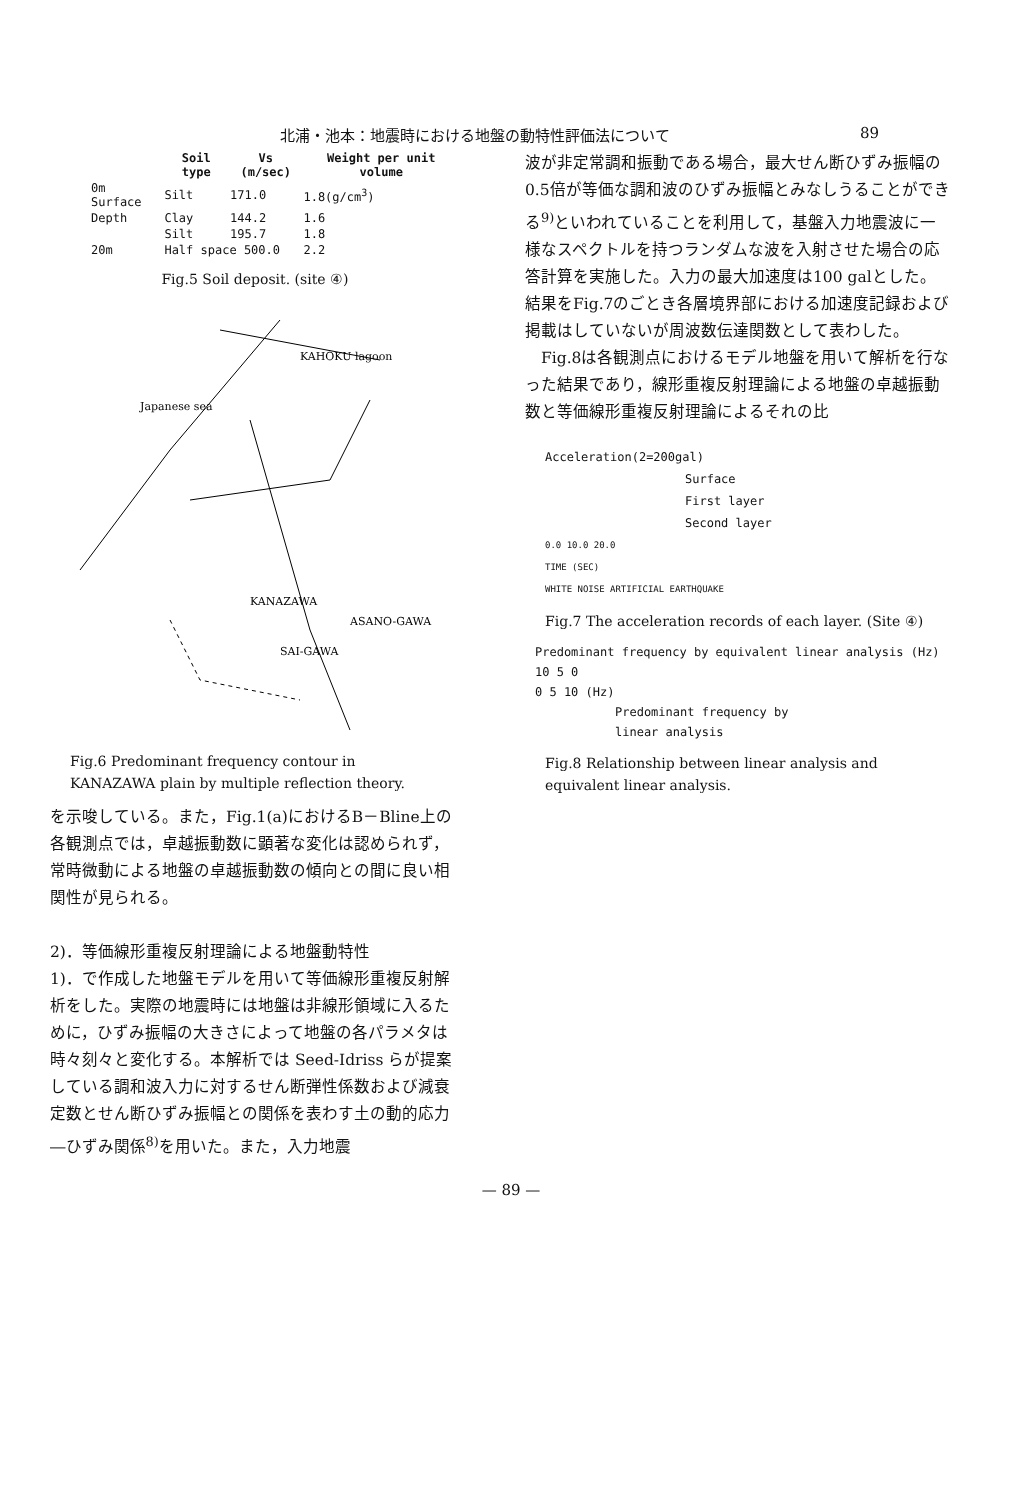北浦・池本：地震時における地盤の動特性評価法について 89
| | Soil type | Vs (m/sec) | Weight per unit volume |
| --- | --- | --- | --- |
| 0m Surface | Silt | 171.0 | 1.8(g/cm<sup>3</sup>) |
| Depth | Clay | 144.2 | 1.6 |
| | Silt | 195.7 | 1.8 |
| 20m | Half space 500.0 | | 2.2 |
Fig.5 Soil deposit. (site ④)
Japanese sea
KAHOKU lagoon
KANAZAWA
ASANO-GAWA
SAI-GAWA
Fig.6 Predominant frequency contour in KANAZAWA plain by multiple reflection theory.
を示唆している。また，Fig.1(a)におけるB－Bline上の各観測点では，卓越振動数に顕著な変化は認められず，常時微動による地盤の卓越振動数の傾向との間に良い相関性が見られる。
2)．等価線形重複反射理論による地盤動特性
1)．で作成した地盤モデルを用いて等価線形重複反射解析をした。実際の地震時には地盤は非線形領域に入るために，ひずみ振幅の大きさによって地盤の各パラメタは時々刻々と変化する。本解析では Seed-Idriss らが提案している調和波入力に対するせん断弾性係数および減衰定数とせん断ひずみ振幅との関係を表わす土の動的応力―ひずみ関係<sup>8)</sup>を用いた。また，入力地震
波が非定常調和振動である場合，最大せん断ひずみ振幅の0.5倍が等価な調和波のひずみ振幅とみなしうることができる<sup>9)</sup>といわれていることを利用して，基盤入力地震波に一様なスペクトルを持つランダムな波を入射させた場合の応答計算を実施した。入力の最大加速度は100 galとした。結果をFig.7のごとき各層境界部における加速度記録および掲載はしていないが周波数伝達関数として表わした。
　Fig.8は各観測点におけるモデル地盤を用いて解析を行なった結果であり，線形重複反射理論による地盤の卓越振動数と等価線形重複反射理論によるそれの比
Acceleration(2=200gal)
Surface
First layer
Second layer
0.0 10.0 20.0
TIME (SEC)
WHITE NOISE ARTIFICIAL EARTHQUAKE
Fig.7 The acceleration records of each layer. (Site ④)
Predominant frequency by equivalent linear analysis (Hz)
10 5 0
0 5 10 (Hz)
Predominant frequency by
linear analysis
Fig.8 Relationship between linear analysis and equivalent linear analysis.
— 89 —